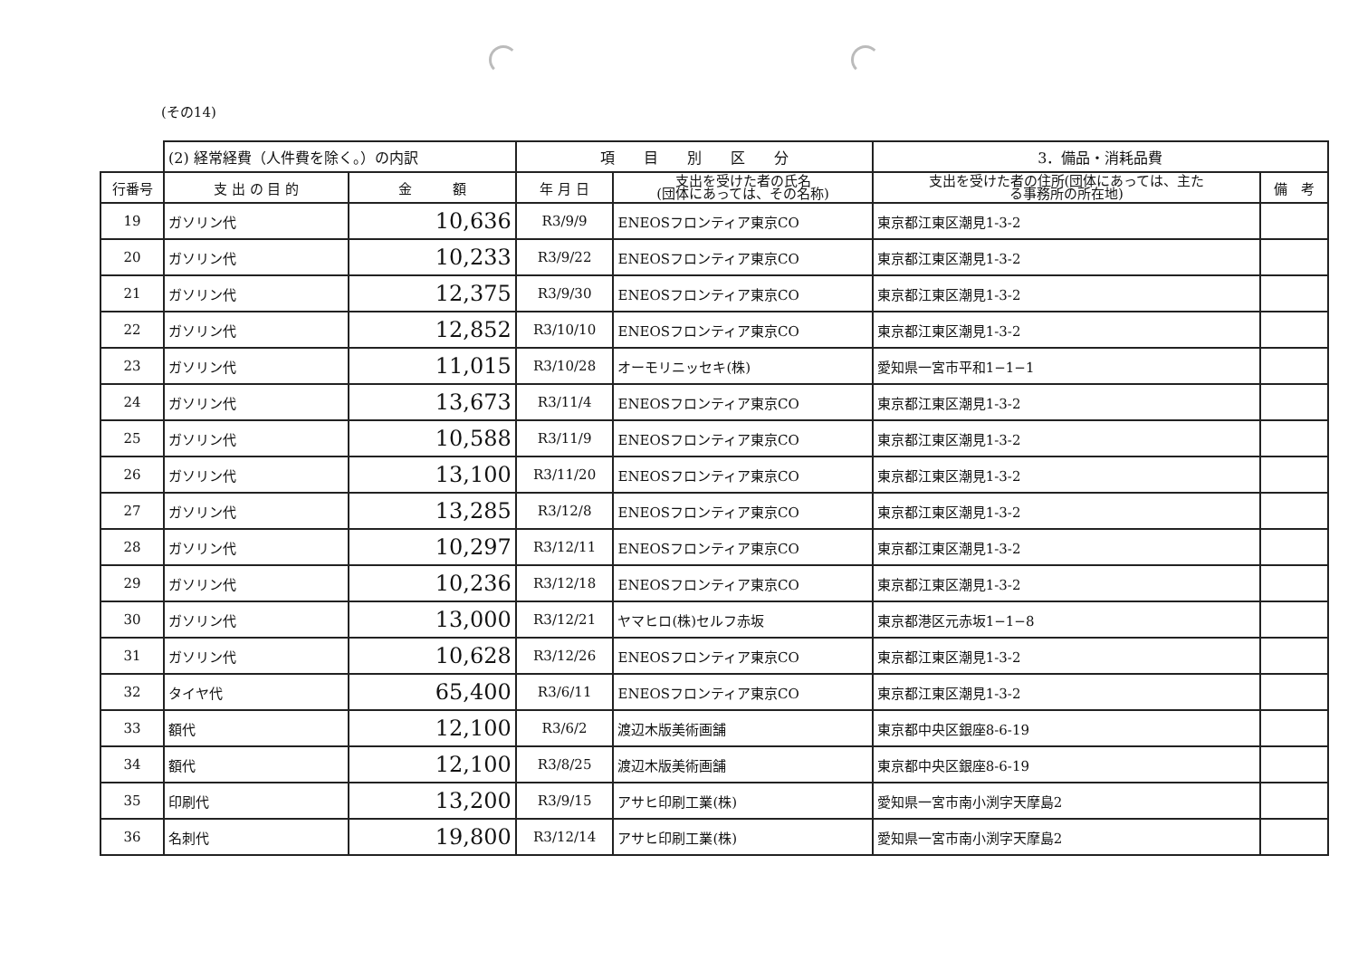(その14)
| | (2) 経常経費（人件費を除く。）の内訳 | | 項 目 別 区 分 | | 3．備品・消耗品費 | |
| 行番号 | 支 出 の 目 的 | 金 額 | 年 月 日 | 支出を受けた者の氏名 (団体にあっては、その名称) | 支出を受けた者の住所(団体にあっては、主た る事務所の所在地) | 備 考 |
| 19 | ガソリン代 | 10,636 | R3/9/9 | ENEOSフロンティア東京CO | 東京都江東区潮見1-3-2 | |
| 20 | ガソリン代 | 10,233 | R3/9/22 | ENEOSフロンティア東京CO | 東京都江東区潮見1-3-2 | |
| 21 | ガソリン代 | 12,375 | R3/9/30 | ENEOSフロンティア東京CO | 東京都江東区潮見1-3-2 | |
| 22 | ガソリン代 | 12,852 | R3/10/10 | ENEOSフロンティア東京CO | 東京都江東区潮見1-3-2 | |
| 23 | ガソリン代 | 11,015 | R3/10/28 | オーモリニッセキ(株) | 愛知県一宮市平和1−1−1 | |
| 24 | ガソリン代 | 13,673 | R3/11/4 | ENEOSフロンティア東京CO | 東京都江東区潮見1-3-2 | |
| 25 | ガソリン代 | 10,588 | R3/11/9 | ENEOSフロンティア東京CO | 東京都江東区潮見1-3-2 | |
| 26 | ガソリン代 | 13,100 | R3/11/20 | ENEOSフロンティア東京CO | 東京都江東区潮見1-3-2 | |
| 27 | ガソリン代 | 13,285 | R3/12/8 | ENEOSフロンティア東京CO | 東京都江東区潮見1-3-2 | |
| 28 | ガソリン代 | 10,297 | R3/12/11 | ENEOSフロンティア東京CO | 東京都江東区潮見1-3-2 | |
| 29 | ガソリン代 | 10,236 | R3/12/18 | ENEOSフロンティア東京CO | 東京都江東区潮見1-3-2 | |
| 30 | ガソリン代 | 13,000 | R3/12/21 | ヤマヒロ(株)セルフ赤坂 | 東京都港区元赤坂1−1−8 | |
| 31 | ガソリン代 | 10,628 | R3/12/26 | ENEOSフロンティア東京CO | 東京都江東区潮見1-3-2 | |
| 32 | タイヤ代 | 65,400 | R3/6/11 | ENEOSフロンティア東京CO | 東京都江東区潮見1-3-2 | |
| 33 | 額代 | 12,100 | R3/6/2 | 渡辺木版美術画舗 | 東京都中央区銀座8-6-19 | |
| 34 | 額代 | 12,100 | R3/8/25 | 渡辺木版美術画舗 | 東京都中央区銀座8-6-19 | |
| 35 | 印刷代 | 13,200 | R3/9/15 | アサヒ印刷工業(株) | 愛知県一宮市南小渕字天摩島2 | |
| 36 | 名刺代 | 19,800 | R3/12/14 | アサヒ印刷工業(株) | 愛知県一宮市南小渕字天摩島2 | |